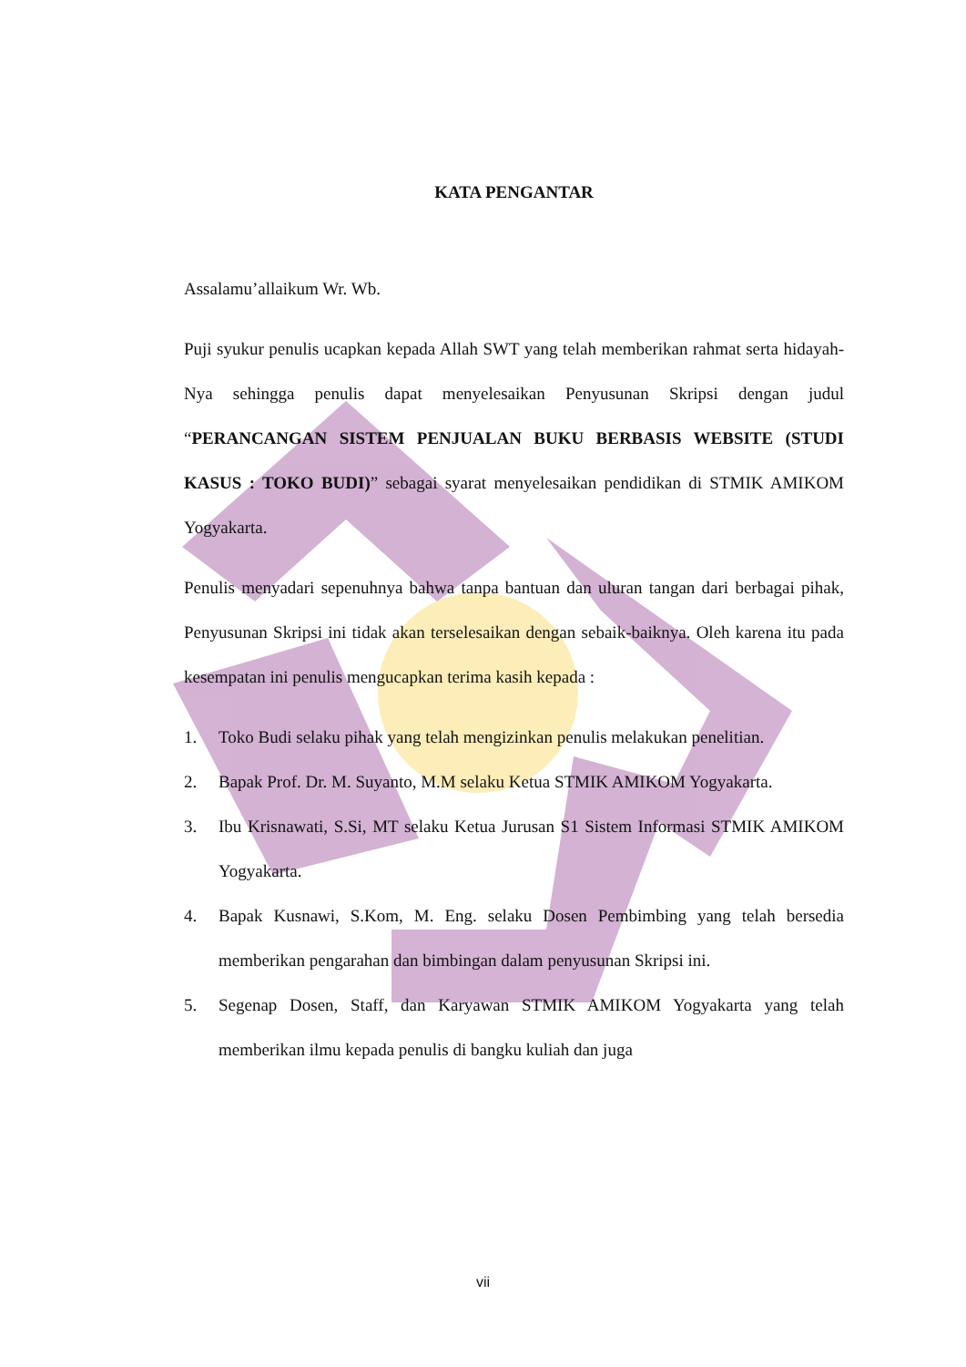KATA PENGANTAR
Assalamu’allaikum Wr. Wb.
Puji syukur penulis ucapkan kepada Allah SWT yang telah memberikan rahmat serta hidayah-Nya sehingga penulis dapat menyelesaikan Penyusunan Skripsi dengan judul “PERANCANGAN SISTEM PENJUALAN BUKU BERBASIS WEBSITE (STUDI KASUS : TOKO BUDI)” sebagai syarat menyelesaikan pendidikan di STMIK AMIKOM Yogyakarta.
Penulis menyadari sepenuhnya bahwa tanpa bantuan dan uluran tangan dari berbagai pihak, Penyusunan Skripsi ini tidak akan terselesaikan dengan sebaik-baiknya. Oleh karena itu pada kesempatan ini penulis mengucapkan terima kasih kepada :
1. Toko Budi selaku pihak yang telah mengizinkan penulis melakukan penelitian.
2. Bapak Prof. Dr. M. Suyanto, M.M selaku Ketua STMIK AMIKOM Yogyakarta.
3. Ibu Krisnawati, S.Si, MT selaku Ketua Jurusan S1 Sistem Informasi STMIK AMIKOM Yogyakarta.
4. Bapak Kusnawi, S.Kom, M. Eng. selaku Dosen Pembimbing yang telah bersedia memberikan pengarahan dan bimbingan dalam penyusunan Skripsi ini.
5. Segenap Dosen, Staff, dan Karyawan STMIK AMIKOM Yogyakarta yang telah memberikan ilmu kepada penulis di bangku kuliah dan juga
vii